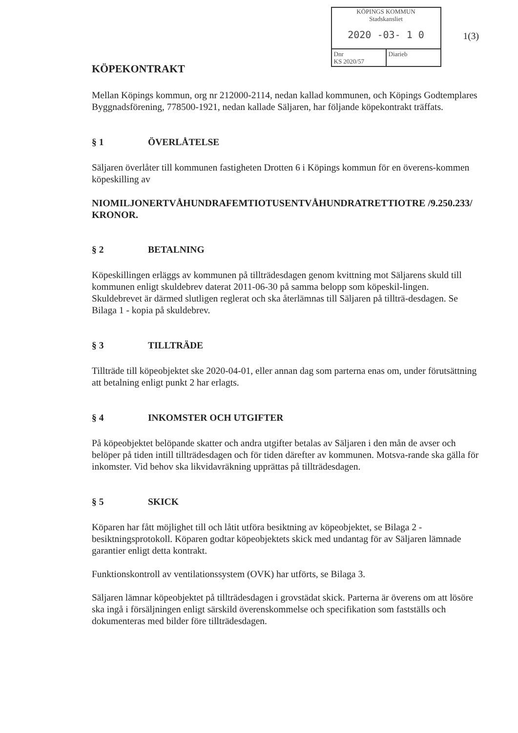KÖPINGS KOMMUN
Stadskansliet
2020 -03- 1 0
Dnr
KS 2020/57
Diarieb
1(3)
KÖPEKONTRAKT
Mellan Köpings kommun, org nr 212000-2114, nedan kallad kommunen, och Köpings Godtemplares Byggnadsförening, 778500-1921, nedan kallade Säljaren, har följande köpekontrakt träffats.
§ 1 ÖVERLÅTELSE
Säljaren överlåter till kommunen fastigheten Drotten 6 i Köpings kommun för en överens-kommen köpeskilling av
NIOMILJONERTVÅHUNDRAFEMTIOTUSENTVÅHUNDRATRETTIOTRE /9.250.233/ KRONOR.
§ 2 BETALNING
Köpeskillingen erläggs av kommunen på tillträdesdagen genom kvittning mot Säljarens skuld till kommunen enligt skuldebrev daterat 2011-06-30 på samma belopp som köpeskil-lingen. Skuldebrevet är därmed slutligen reglerat och ska återlämnas till Säljaren på tillträ-desdagen. Se Bilaga 1 - kopia på skuldebrev.
§ 3 TILLTRÄDE
Tillträde till köpeobjektet ske 2020-04-01, eller annan dag som parterna enas om, under förutsättning att betalning enligt punkt 2 har erlagts.
§ 4 INKOMSTER OCH UTGIFTER
På köpeobjektet belöpande skatter och andra utgifter betalas av Säljaren i den mån de avser och belöper på tiden intill tillträdesdagen och för tiden därefter av kommunen. Motsva-rande ska gälla för inkomster. Vid behov ska likvidavräkning upprättas på tillträdesdagen.
§ 5 SKICK
Köparen har fått möjlighet till och låtit utföra besiktning av köpeobjektet, se Bilaga 2 - besiktningsprotokoll. Köparen godtar köpeobjektets skick med undantag för av Säljaren lämnade garantier enligt detta kontrakt.
Funktionskontroll av ventilationssystem (OVK) har utförts, se Bilaga 3.
Säljaren lämnar köpeobjektet på tillträdesdagen i grovstädat skick. Parterna är överens om att lösöre ska ingå i försäljningen enligt särskild överenskommelse och specifikation som fastställs och dokumenteras med bilder före tillträdesdagen.